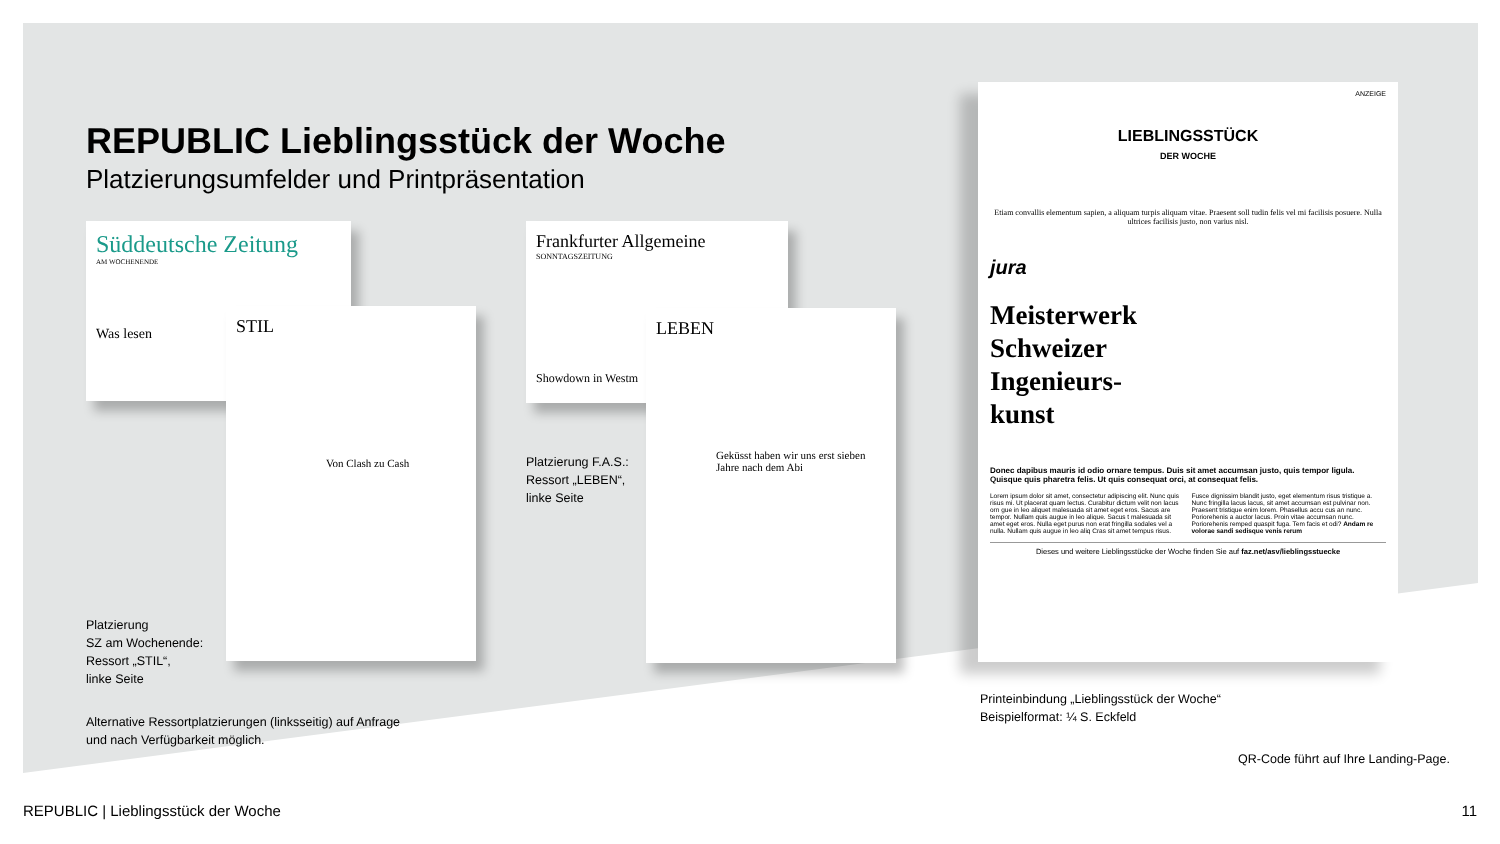REPUBLIC Lieblingsstück der Woche
Platzierungsumfelder und Printpräsentation
Süddeutsche Zeitung
AM WOCHENENDE
Was lesen
STIL
Von Clash zu Cash
Platzierung
SZ am Wochenende:
Ressort „STIL“,
linke Seite
Alternative Ressortplatzierungen (linksseitig) auf Anfrage
und nach Verfügbarkeit möglich.
Frankfurter Allgemeine
SONNTAGSZEITUNG
Showdown in Westm
LEBEN
Geküsst haben wir uns erst sieben Jahre nach dem Abi
Platzierung F.A.S.:
Ressort „LEBEN“,
linke Seite
ANZEIGE
LIEBLINGSSTÜCK
DER WOCHE
Etiam convallis elementum sapien, a aliquam turpis aliquam vitae. Praesent soll tudin felis vel mi facilisis posuere. Nulla ultrices facilisis justo, non varius nisl.
jura
Meisterwerk
Schweizer
Ingenieurs-
kunst
Donec dapibus mauris id odio ornare tempus. Duis sit amet accumsan justo, quis tempor ligula. Quisque quis pharetra felis. Ut quis consequat orci, at consequat felis.
Lorem ipsum dolor sit amet, consectetur adipiscing elit. Nunc quis risus mi. Ut placerat quam lectus. Curabitur dictum velit non lacus orn gue in leo aliquet malesuada sit amet eget eros. Sacus are tempor. Nullam quis augue in leo alique. Sacus t malesuada sit amet eget eros. Nulla eget purus non erat fringilla sodales vel a nulla. Nullam quis augue in leo aliq Cras sit amet tempus risus. Fusce dignissim blandit justo, eget elementum risus tristique a. Nunc fringilla lacus lacus, sit amet accumsan est pulvinar non. Praesent tristique enim lorem. Phasellus accu cus an nunc. Poriorehenis a auctor lacus. Proin vitae accumsan nunc. Poriorehenis remped quaspit fuga. Tem facis et odi? Andam re volorae sandi sedisque venis rerum
Dieses und weitere Lieblingsstücke der Woche finden Sie auf faz.net/asv/lieblingsstuecke
Printeinbindung „Lieblingsstück der Woche“
Beispielformat: ¼ S. Eckfeld
QR-Code führt auf Ihre Landing-Page.
REPUBLIC | Lieblingsstück der Woche 11